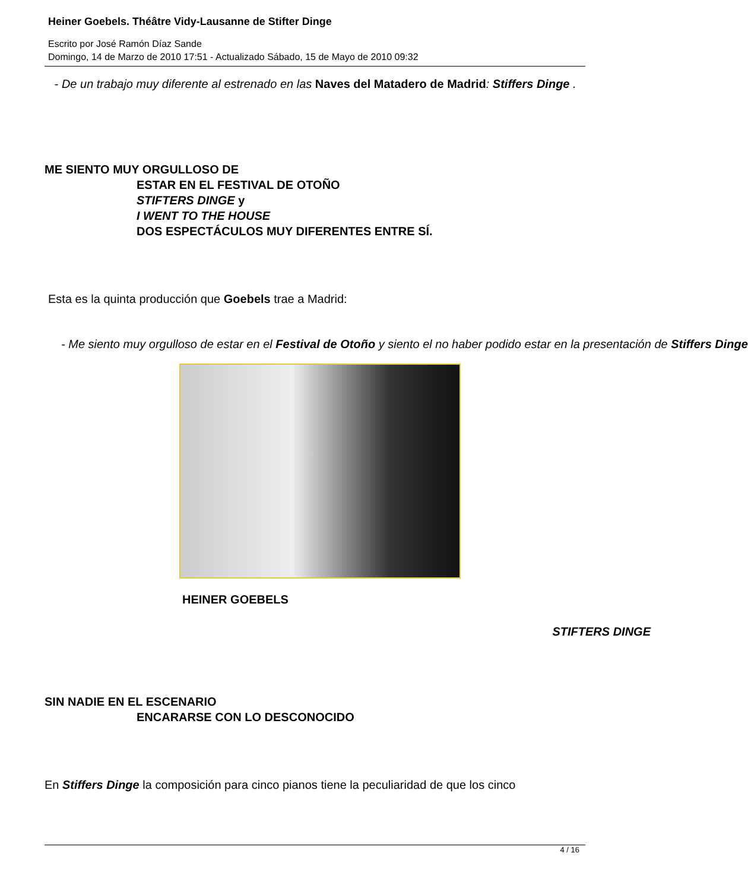Heiner Goebels. Théâtre Vidy-Lausanne de Stifter Dinge
Escrito por José Ramón Díaz Sande
Domingo, 14 de Marzo de 2010 17:51 - Actualizado Sábado, 15 de Mayo de 2010 09:32
- De un trabajo muy diferente al estrenado en las Naves del Matadero de Madrid: Stiffers Dinge .
ME SIENTO MUY ORGULLOSO DE
ESTAR EN EL FESTIVAL DE OTOÑO
STIFTERS DINGE y
I WENT TO THE HOUSE
DOS ESPECTÁCULOS MUY DIFERENTES ENTRE SÍ.
Esta es la quinta producción que Goebels trae a Madrid:
- Me siento muy orgulloso de estar en el Festival de Otoño y siento el no haber podido estar en la presentación de Stiffers Dinge
HEINER GOEBELS
STIFTERS DINGE
SIN NADIE EN EL ESCENARIO
ENCARARSE CON LO DESCONOCIDO
En Stiffers Dinge la composición para cinco pianos tiene la peculiaridad de que los cinco
4 / 16